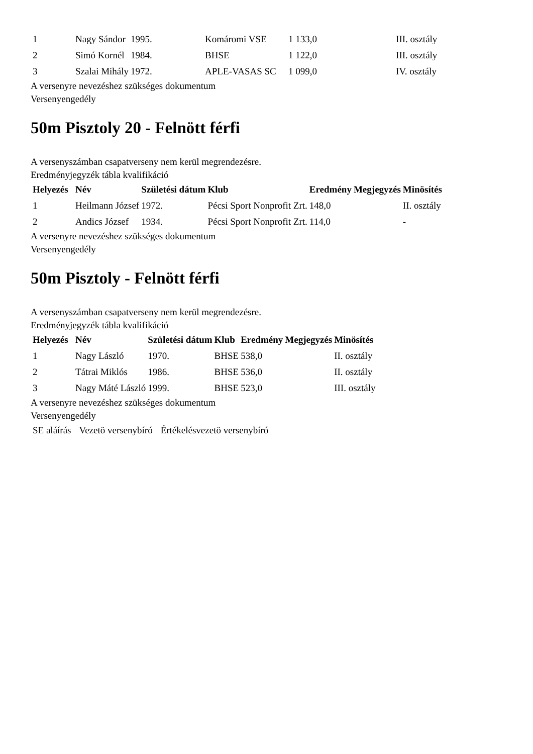| 1 | Nagy Sándor | 1995. | Komáromi VSE | 1 133,0 | III. osztály |
| 2 | Simó Kornél | 1984. | BHSE | 1 122,0 | III. osztály |
| 3 | Szalai Mihály | 1972. | APLE-VASAS SC | 1 099,0 | IV. osztály |
A versenyre nevezéshez szükséges dokumentum
Versenyengedély
50m Pisztoly 20 - Felnött férfi
A versenyszámban csapatverseny nem kerül megrendezésre.
Eredményjegyzék tábla kvalifikáció
| Helyezés | Név | Születési dátum | Klub | Eredmény | Megjegyzés | Minösítés |
| --- | --- | --- | --- | --- | --- | --- |
| 1 | Heilmann József | 1972. | Pécsi Sport Nonprofit Zrt. | 148,0 | | II. osztály |
| 2 | Andics József | 1934. | Pécsi Sport Nonprofit Zrt. | 114,0 | | - |
A versenyre nevezéshez szükséges dokumentum
Versenyengedély
50m Pisztoly - Felnött férfi
A versenyszámban csapatverseny nem kerül megrendezésre.
Eredményjegyzék tábla kvalifikáció
| Helyezés | Név | Születési dátum | Klub | Eredmény | Megjegyzés | Minösítés |
| --- | --- | --- | --- | --- | --- | --- |
| 1 | Nagy László | 1970. | BHSE | 538,0 | | II. osztály |
| 2 | Tátrai Miklós | 1986. | BHSE | 536,0 | | II. osztály |
| 3 | Nagy Máté László | 1999. | BHSE | 523,0 | | III. osztály |
A versenyre nevezéshez szükséges dokumentum
Versenyengedély
| SE aláírás | Vezetö versenybíró | Értékelésvezetö versenybíró |